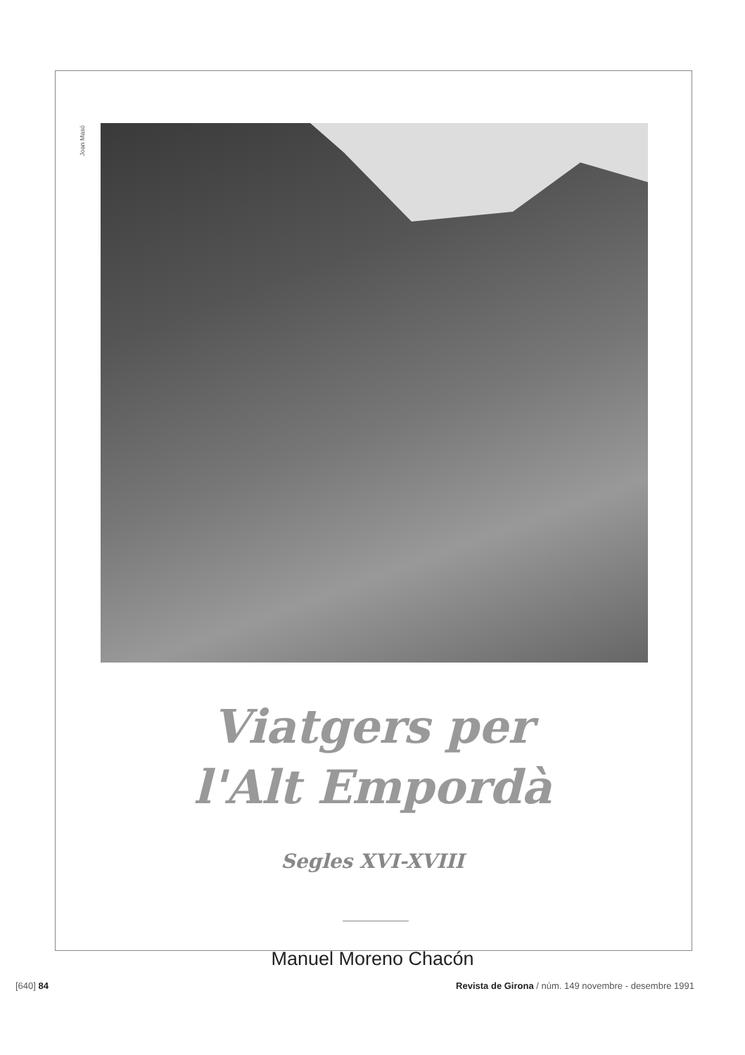Joan Masó
Viatgers per
l'Alt Empordà
Segles XVI-XVIII
Manuel Moreno Chacón
[640] 84
Revista de Girona / núm. 149 novembre - desembre 1991